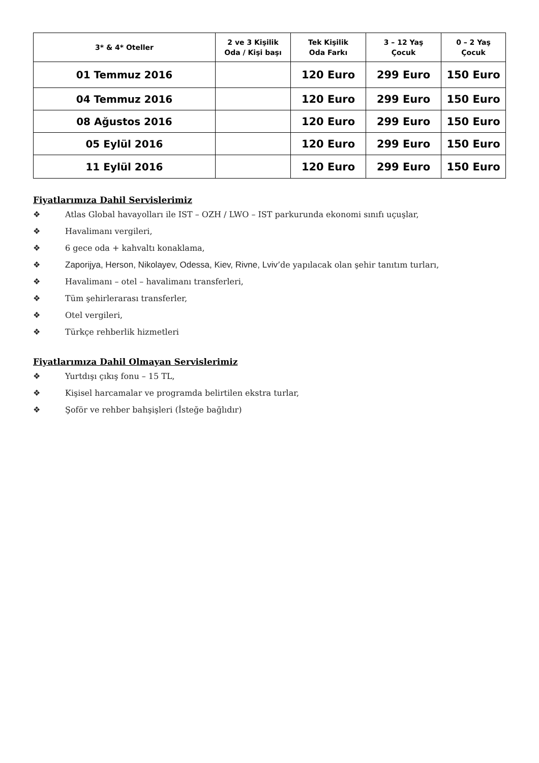| 3* & 4* Oteller | 2 ve 3 Kişilik Oda / Kişi başı | Tek Kişilik Oda Farkı | 3 – 12 Yaş Çocuk | 0 – 2 Yaş Çocuk |
| --- | --- | --- | --- | --- |
| 01 Temmuz 2016 | | 120 Euro | 299 Euro | 150 Euro |
| 04 Temmuz 2016 | | 120 Euro | 299 Euro | 150 Euro |
| 08 Ağustos 2016 | | 120 Euro | 299 Euro | 150 Euro |
| 05 Eylül 2016 | | 120 Euro | 299 Euro | 150 Euro |
| 11 Eylül 2016 | | 120 Euro | 299 Euro | 150 Euro |
Fiyatlarımıza Dahil Servislerimiz
❖ Atlas Global havayolları ile IST – OZH / LWO – IST parkurunda ekonomi sınıfı uçuşlar,
❖ Havalimanı vergileri,
❖ 6 gece oda + kahvaltı konaklama,
❖ Zaporijya, Herson, Nikolayev, Odessa, Kiev, Rivne, Lviv’de yapılacak olan şehir tanıtım turları,
❖ Havalimanı – otel – havalimanı transferleri,
❖ Tüm şehirlerarası transferler,
❖ Otel vergileri,
❖ Türkçe rehberlik hizmetleri
Fiyatlarımıza Dahil Olmayan Servislerimiz
❖ Yurtdışı çıkış fonu – 15 TL,
❖ Kişisel harcamalar ve programda belirtilen ekstra turlar,
❖ Şoför ve rehber bahşişleri (İsteğe bağlıdır)